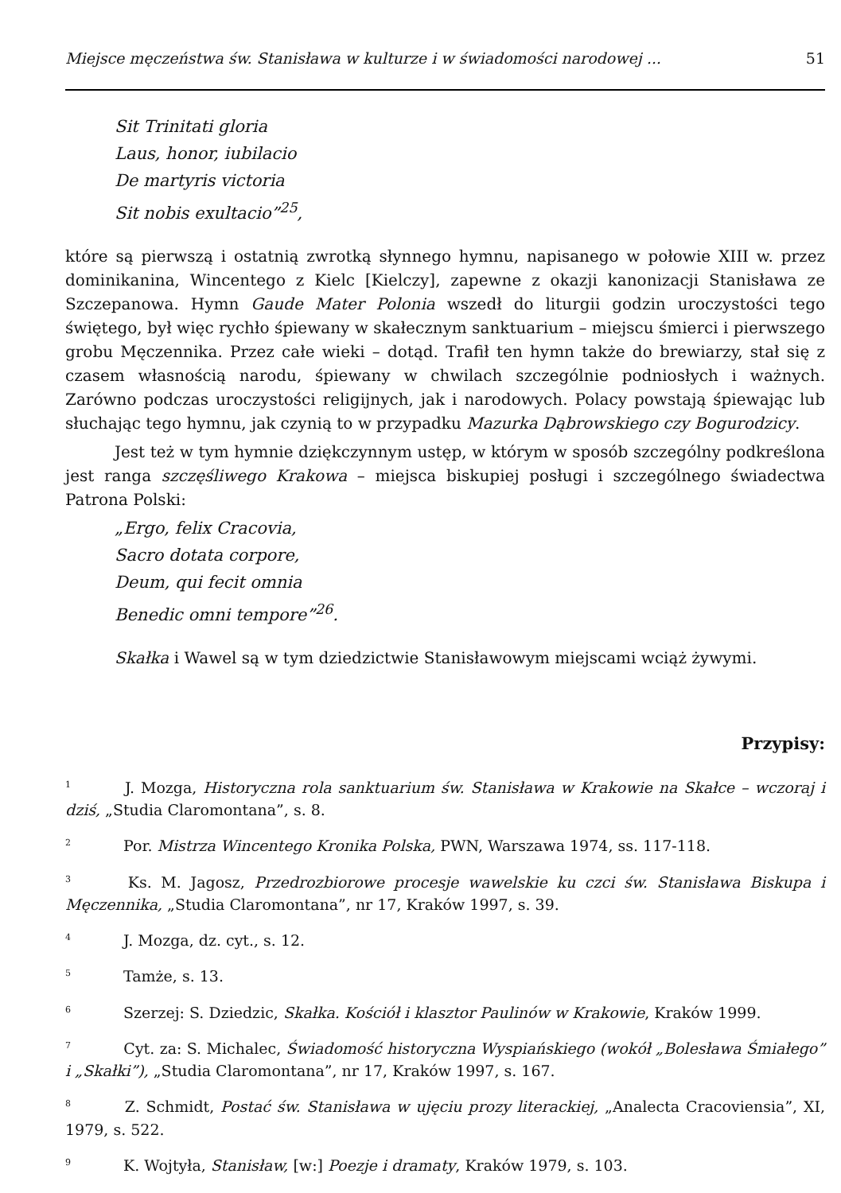Miejsce męczeństwa św. Stanisława w kulturze i w świadomości narodowej ... 51
Sit Trinitati gloria
Laus, honor, iubilacio
De martyris victoria
Sit nobis exultacio”<sup>25</sup>,
które są pierwszą i ostatnią zwrotką słynnego hymnu, napisanego w połowie XIII w. przez dominikanina, Wincentego z Kielc [Kielczy], zapewne z okazji kanonizacji Stanisława ze Szczepanowa. Hymn Gaude Mater Polonia wszedł do liturgii godzin uroczystości tego świętego, był więc rychło śpiewany w skałecznym sanktuarium – miejscu śmierci i pierwszego grobu Męczennika. Przez całe wieki – dotąd. Trafił ten hymn także do brewiarzy, stał się z czasem własnością narodu, śpiewany w chwilach szczególnie podniosłych i ważnych. Zarówno podczas uroczystości religijnych, jak i narodowych. Polacy powstają śpiewając lub słuchając tego hymnu, jak czynią to w przypadku Mazurka Dąbrowskiego czy Bogurodzicy.
Jest też w tym hymnie dziękczynnym ustęp, w którym w sposób szczególny podkreślona jest ranga szczęśliwego Krakowa – miejsca biskupiej posługi i szczególnego świadectwa Patrona Polski:
„Ergo, felix Cracovia,
Sacro dotata corpore,
Deum, qui fecit omnia
Benedic omni tempore”<sup>26</sup>.
Skałka i Wawel są w tym dziedzictwie Stanisławowym miejscami wciąż żywymi.
Przypisy:
<sup>1</sup> J. Mozga, Historyczna rola sanktuarium św. Stanisława w Krakowie na Skałce – wczoraj i dziś, „Studia Claromontana”, s. 8.
<sup>2</sup> Por. Mistrza Wincentego Kronika Polska, PWN, Warszawa 1974, ss. 117-118.
<sup>3</sup> Ks. M. Jagosz, Przedrozbiorowe procesje wawelskie ku czci św. Stanisława Biskupa i Męczennika, „Studia Claromontana”, nr 17, Kraków 1997, s. 39.
<sup>4</sup> J. Mozga, dz. cyt., s. 12.
<sup>5</sup> Tamże, s. 13.
<sup>6</sup> Szerzej: S. Dziedzic, Skałka. Kościół i klasztor Paulinów w Krakowie, Kraków 1999.
<sup>7</sup> Cyt. za: S. Michalec, Świadomość historyczna Wyspiańskiego (wokół „Bolesława Śmiałego” i „Skałki”), „Studia Claromontana”, nr 17, Kraków 1997, s. 167.
<sup>8</sup> Z. Schmidt, Postać św. Stanisława w ujęciu prozy literackiej, „Analecta Cracoviensia”, XI, 1979, s. 522.
<sup>9</sup> K. Wojtyła, Stanisław, [w:] Poezje i dramaty, Kraków 1979, s. 103.